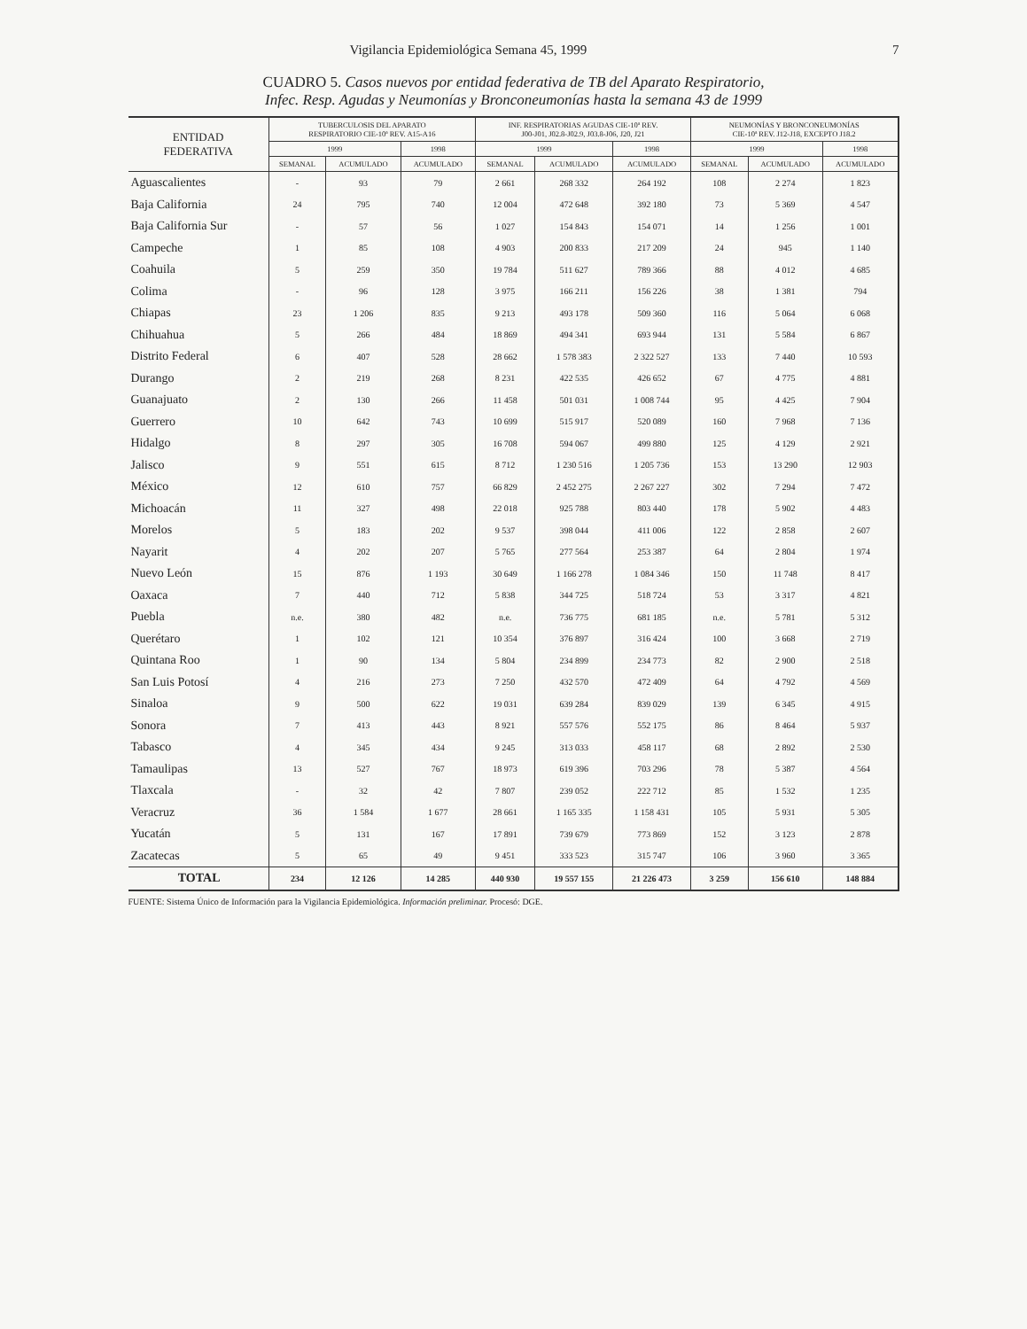Vigilancia Epidemiológica Semana 45, 1999 7
CUADRO 5. Casos nuevos por entidad federativa de TB del Aparato Respiratorio,
Infec. Resp. Agudas y Neumonías y Bronconeumonías hasta la semana 43 de 1999
| ENTIDAD FEDERATIVA | TUBERCULOSIS DEL APARATO RESPIRATORIO CIE-10ª REV. A15-A16 | | | INF. RESPIRATORIAS AGUDAS CIE-10ª REV. J00-J01, J02.8-J02.9, J03.8-J06, J20, J21 | | | NEUMONÍAS Y BRONCONEUMONÍAS CIE-10ª REV. J12-J18, EXCEPTO J18.2 | | |
| --- | --- | --- | --- | --- | --- | --- | --- | --- | --- |
| | 1999 | | 1998 | 1999 | | 1998 | 1999 | | 1998 |
| | SEMANAL | ACUMULADO | ACUMULADO | SEMANAL | ACUMULADO | ACUMULADO | SEMANAL | ACUMULADO | ACUMULADO |
| Aguascalientes | - | 93 | 79 | 2 661 | 268 332 | 264 192 | 108 | 2 274 | 1 823 |
| Baja California | 24 | 795 | 740 | 12 004 | 472 648 | 392 180 | 73 | 5 369 | 4 547 |
| Baja California Sur | - | 57 | 56 | 1 027 | 154 843 | 154 071 | 14 | 1 256 | 1 001 |
| Campeche | 1 | 85 | 108 | 4 903 | 200 833 | 217 209 | 24 | 945 | 1 140 |
| Coahuila | 5 | 259 | 350 | 19 784 | 511 627 | 789 366 | 88 | 4 012 | 4 685 |
| Colima | - | 96 | 128 | 3 975 | 166 211 | 156 226 | 38 | 1 381 | 794 |
| Chiapas | 23 | 1 206 | 835 | 9 213 | 493 178 | 509 360 | 116 | 5 064 | 6 068 |
| Chihuahua | 5 | 266 | 484 | 18 869 | 494 341 | 693 944 | 131 | 5 584 | 6 867 |
| Distrito Federal | 6 | 407 | 528 | 28 662 | 1 578 383 | 2 322 527 | 133 | 7 440 | 10 593 |
| Durango | 2 | 219 | 268 | 8 231 | 422 535 | 426 652 | 67 | 4 775 | 4 881 |
| Guanajuato | 2 | 130 | 266 | 11 458 | 501 031 | 1 008 744 | 95 | 4 425 | 7 904 |
| Guerrero | 10 | 642 | 743 | 10 699 | 515 917 | 520 089 | 160 | 7 968 | 7 136 |
| Hidalgo | 8 | 297 | 305 | 16 708 | 594 067 | 499 880 | 125 | 4 129 | 2 921 |
| Jalisco | 9 | 551 | 615 | 8 712 | 1 230 516 | 1 205 736 | 153 | 13 290 | 12 903 |
| México | 12 | 610 | 757 | 66 829 | 2 452 275 | 2 267 227 | 302 | 7 294 | 7 472 |
| Michoacán | 11 | 327 | 498 | 22 018 | 925 788 | 803 440 | 178 | 5 902 | 4 483 |
| Morelos | 5 | 183 | 202 | 9 537 | 398 044 | 411 006 | 122 | 2 858 | 2 607 |
| Nayarit | 4 | 202 | 207 | 5 765 | 277 564 | 253 387 | 64 | 2 804 | 1 974 |
| Nuevo León | 15 | 876 | 1 193 | 30 649 | 1 166 278 | 1 084 346 | 150 | 11 748 | 8 417 |
| Oaxaca | 7 | 440 | 712 | 5 838 | 344 725 | 518 724 | 53 | 3 317 | 4 821 |
| Puebla | n.e. | 380 | 482 | n.e. | 736 775 | 681 185 | n.e. | 5 781 | 5 312 |
| Querétaro | 1 | 102 | 121 | 10 354 | 376 897 | 316 424 | 100 | 3 668 | 2 719 |
| Quintana Roo | 1 | 90 | 134 | 5 804 | 234 899 | 234 773 | 82 | 2 900 | 2 518 |
| San Luis Potosí | 4 | 216 | 273 | 7 250 | 432 570 | 472 409 | 64 | 4 792 | 4 569 |
| Sinaloa | 9 | 500 | 622 | 19 031 | 639 284 | 839 029 | 139 | 6 345 | 4 915 |
| Sonora | 7 | 413 | 443 | 8 921 | 557 576 | 552 175 | 86 | 8 464 | 5 937 |
| Tabasco | 4 | 345 | 434 | 9 245 | 313 033 | 458 117 | 68 | 2 892 | 2 530 |
| Tamaulipas | 13 | 527 | 767 | 18 973 | 619 396 | 703 296 | 78 | 5 387 | 4 564 |
| Tlaxcala | - | 32 | 42 | 7 807 | 239 052 | 222 712 | 85 | 1 532 | 1 235 |
| Veracruz | 36 | 1 584 | 1 677 | 28 661 | 1 165 335 | 1 158 431 | 105 | 5 931 | 5 305 |
| Yucatán | 5 | 131 | 167 | 17 891 | 739 679 | 773 869 | 152 | 3 123 | 2 878 |
| Zacatecas | 5 | 65 | 49 | 9 451 | 333 523 | 315 747 | 106 | 3 960 | 3 365 |
| TOTAL | 234 | 12 126 | 14 285 | 440 930 | 19 557 155 | 21 226 473 | 3 259 | 156 610 | 148 884 |
FUENTE: Sistema Único de Información para la Vigilancia Epidemiológica. Información preliminar. Procesó: DGE.